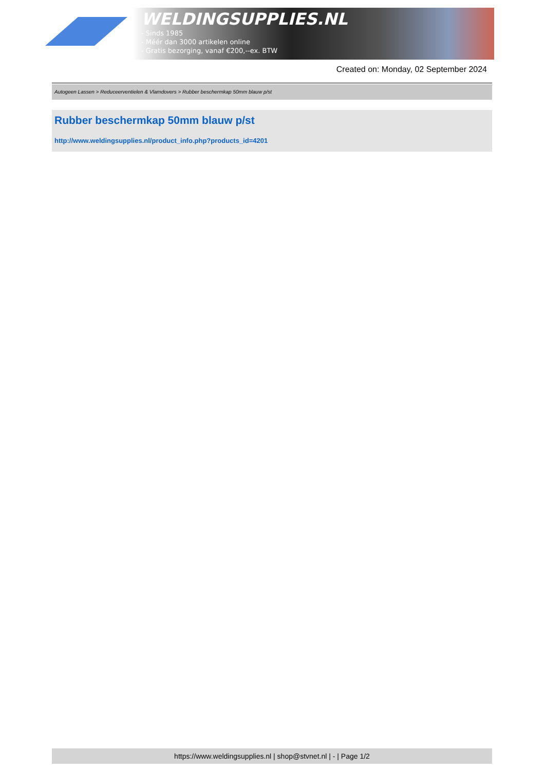WELDINGSUPPLIES.NL
- Sinds 1985
- Méér dan 3000 artikelen online
- Gratis bezorging, vanaf €200,--ex. BTW
Created on: Monday, 02 September 2024
Autogeen Lassen > Reduceerventielen & Vlamdovers > Rubber beschermkap 50mm blauw p/st
Rubber beschermkap 50mm blauw p/st
http://www.weldingsupplies.nl/product_info.php?products_id=4201
https://www.weldingsupplies.nl | shop@stvnet.nl | - | Page 1/2